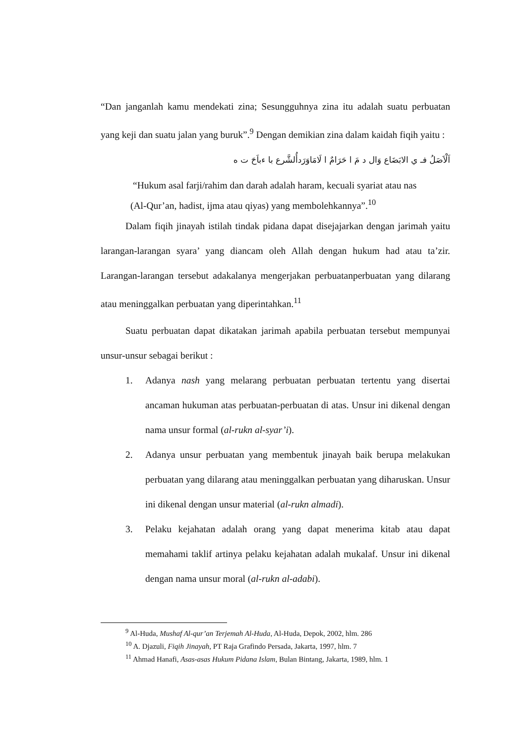“Dan janganlah kamu mendekati zina; Sesungguhnya zina itu adalah suatu perbuatan yang keji dan suatu jalan yang buruk”.<sup>9</sup> Dengan demikian zina dalam kaidah fiqih yaitu :
اَلْاَصَلُ فـ ي الابَضَاع وَال د مَ ا حَرَامٌ ا لَامَاوَرَدأُلشَّرع با ءباَحَ ت ه
“Hukum asal farji/rahim dan darah adalah haram, kecuali syariat atau nas
(Al-Qur’an, hadist, ijma atau qiyas) yang membolehkannya”.<sup>10</sup>
Dalam fiqih jinayah istilah tindak pidana dapat disejajarkan dengan jarimah yaitu larangan-larangan syara’ yang diancam oleh Allah dengan hukum had atau ta’zir. Larangan-larangan tersebut adakalanya mengerjakan perbuatanperbuatan yang dilarang atau meninggalkan perbuatan yang diperintahkan.<sup>11</sup>
Suatu perbuatan dapat dikatakan jarimah apabila perbuatan tersebut mempunyai unsur-unsur sebagai berikut :
1. Adanya nash yang melarang perbuatan perbuatan tertentu yang disertai ancaman hukuman atas perbuatan-perbuatan di atas. Unsur ini dikenal dengan nama unsur formal (al-rukn al-syar’i).
2. Adanya unsur perbuatan yang membentuk jinayah baik berupa melakukan perbuatan yang dilarang atau meninggalkan perbuatan yang diharuskan. Unsur ini dikenal dengan unsur material (al-rukn almadi).
3. Pelaku kejahatan adalah orang yang dapat menerima kitab atau dapat memahami taklif artinya pelaku kejahatan adalah mukalaf. Unsur ini dikenal dengan nama unsur moral (al-rukn al-adabi).
<sup>9</sup> Al-Huda, Mushaf Al-qur’an Terjemah Al-Huda, Al-Huda, Depok, 2002, hlm. 286
<sup>10</sup> A. Djazuli, Fiqih Jinayah, PT Raja Grafindo Persada, Jakarta, 1997, hlm. 7
<sup>11</sup> Ahmad Hanafi, Asas-asas Hukum Pidana Islam, Bulan Bintang, Jakarta, 1989, hlm. 1